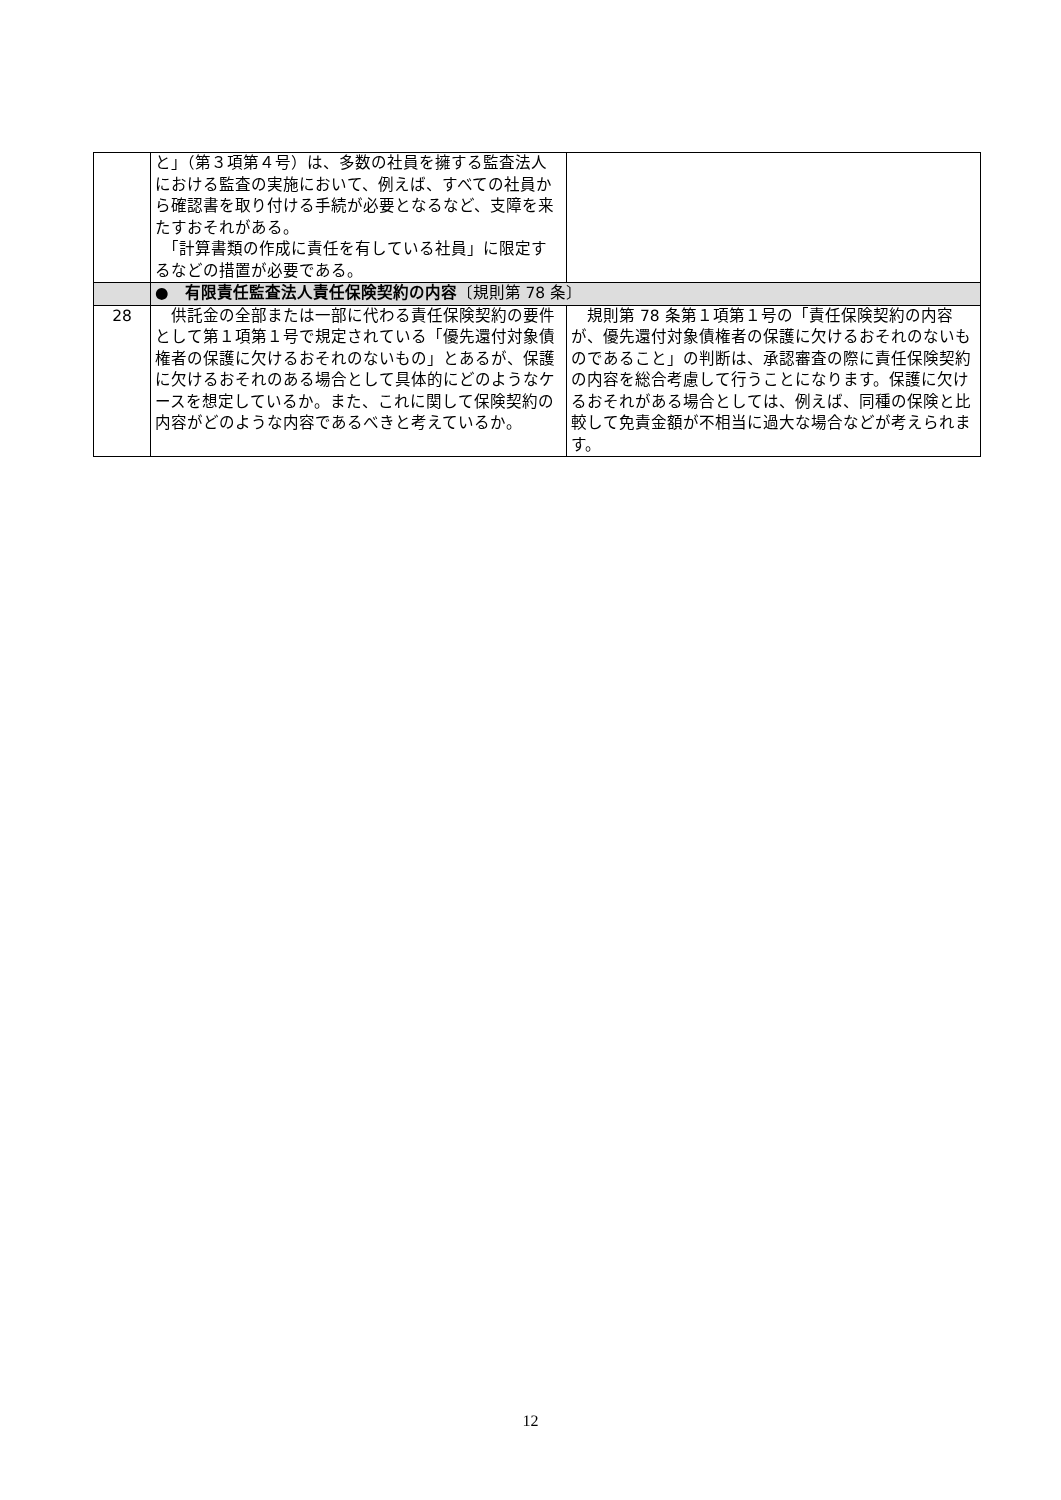| | と」（第３項第４号）は、多数の社員を擁する監査法人における監査の実施において、例えば、すべての社員から確認書を取り付ける手続が必要となるなど、支障を来たすおそれがある。 「計算書類の作成に責任を有している社員」に限定するなどの措置が必要である。 | |
| | ● 有限責任監査法人責任保険契約の内容 〔規則第 78 条〕 | |
| 28 | 供託金の全部または一部に代わる責任保険契約の要件として第１項第１号で規定されている「優先還付対象債権者の保護に欠けるおそれのないもの」とあるが、保護に欠けるおそれのある場合として具体的にどのようなケースを想定しているか。また、これに関して保険契約の内容がどのような内容であるべきと考えているか。 | 規則第 78 条第１項第１号の「責任保険契約の内容が、優先還付対象債権者の保護に欠けるおそれのないものであること」の判断は、承認審査の際に責任保険契約の内容を総合考慮して行うことになります。保護に欠けるおそれがある場合としては、例えば、同種の保険と比較して免責金額が不相当に過大な場合などが考えられます。 |
12